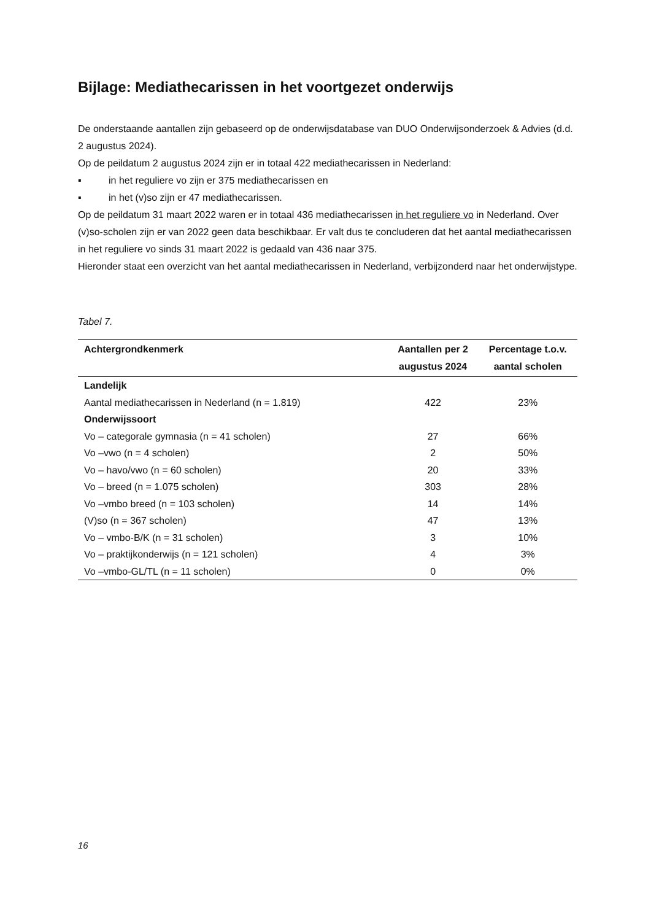Bijlage: Mediathecarissen in het voortgezet onderwijs
De onderstaande aantallen zijn gebaseerd op de onderwijsdatabase van DUO Onderwijsonderzoek & Advies (d.d. 2 augustus 2024).
Op de peildatum 2 augustus 2024 zijn er in totaal 422 mediathecarissen in Nederland:
▪ in het reguliere vo zijn er 375 mediathecarissen en
▪ in het (v)so zijn er 47 mediathecarissen.
Op de peildatum 31 maart 2022 waren er in totaal 436 mediathecarissen in het reguliere vo in Nederland. Over (v)so-scholen zijn er van 2022 geen data beschikbaar. Er valt dus te concluderen dat het aantal mediathecarissen in het reguliere vo sinds 31 maart 2022 is gedaald van 436 naar 375.
Hieronder staat een overzicht van het aantal mediathecarissen in Nederland, verbijzonderd naar het onderwijstype.
Tabel 7.
| Achtergrondkenmerk | Aantallen per 2 augustus 2024 | Percentage t.o.v. aantal scholen |
| --- | --- | --- |
| Landelijk | | |
| Aantal mediathecarissen in Nederland (n = 1.819) | 422 | 23% |
| Onderwijssoort | | |
| Vo – categorale gymnasia (n = 41 scholen) | 27 | 66% |
| Vo –vwo (n = 4 scholen) | 2 | 50% |
| Vo – havo/vwo (n = 60 scholen) | 20 | 33% |
| Vo – breed (n = 1.075 scholen) | 303 | 28% |
| Vo –vmbo breed (n = 103 scholen) | 14 | 14% |
| (V)so (n = 367 scholen) | 47 | 13% |
| Vo – vmbo-B/K (n = 31 scholen) | 3 | 10% |
| Vo – praktijkonderwijs (n = 121 scholen) | 4 | 3% |
| Vo –vmbo-GL/TL (n = 11 scholen) | 0 | 0% |
16